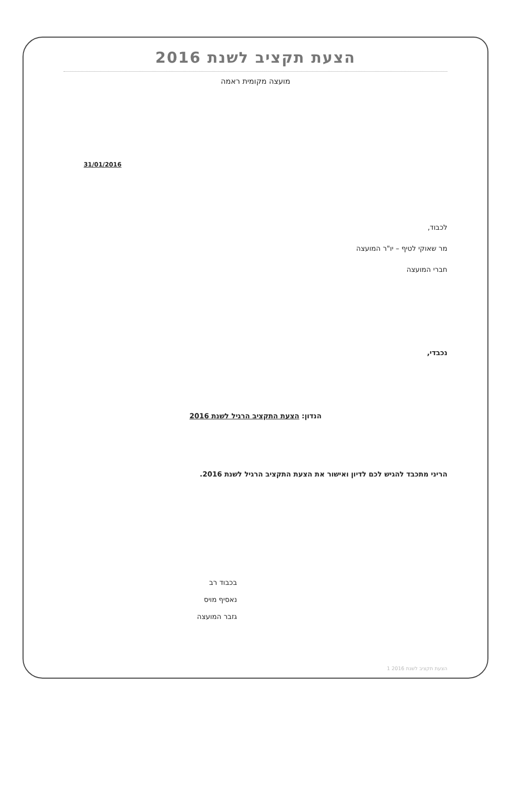הצעת תקציב לשנת 2016
מועצה מקומית ראמה
31/01/2016
לכבוד,
מר שאוקי לטיף – יו"ר המועצה
חברי המועצה
נכבדי,
הנדון: הצעת התקציב הרגיל לשנת 2016
הריני מתכבד להגיש לכם לדיון ואישור את הצעת התקציב הרגיל לשנת 2016.
בכבוד רב
נאסיף מויס
גזבר המועצה
הצעת תקציב לשנת 2016 1